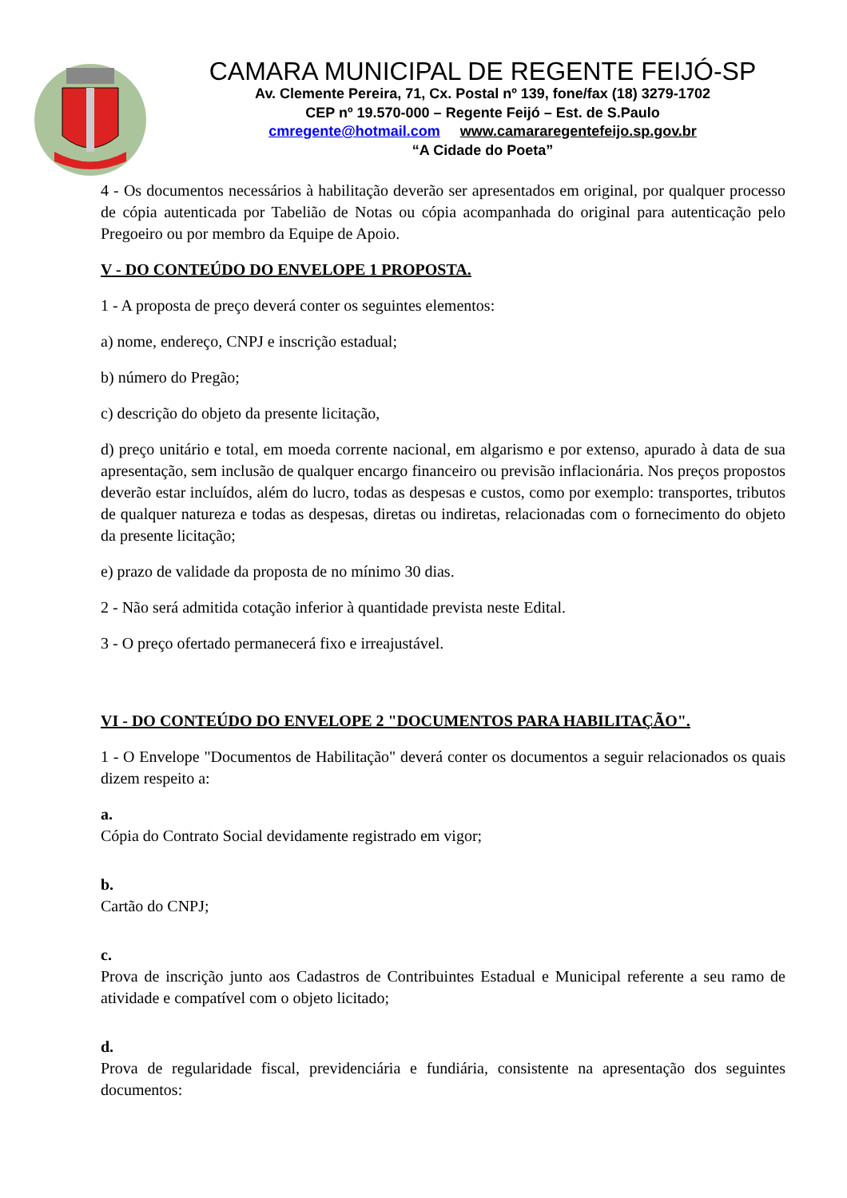CAMARA MUNICIPAL DE REGENTE FEIJÓ-SP
Av. Clemente Pereira, 71, Cx. Postal nº 139, fone/fax (18) 3279-1702
CEP nº 19.570-000 – Regente Feijó – Est. de S.Paulo
cmregente@hotmail.com www.camararegentefeijo.sp.gov.br
“A Cidade do Poeta”
4 - Os documentos necessários à habilitação deverão ser apresentados em original, por qualquer processo de cópia autenticada por Tabelião de Notas ou cópia acompanhada do original para autenticação pelo Pregoeiro ou por membro da Equipe de Apoio.
V - DO CONTEÚDO DO ENVELOPE 1 PROPOSTA.
1 - A proposta de preço deverá conter os seguintes elementos:
a) nome, endereço, CNPJ e inscrição estadual;
b) número do Pregão;
c) descrição do objeto da presente licitação,
d) preço unitário e total, em moeda corrente nacional, em algarismo e por extenso, apurado à data de sua apresentação, sem inclusão de qualquer encargo financeiro ou previsão inflacionária. Nos preços propostos deverão estar incluídos, além do lucro, todas as despesas e custos, como por exemplo: transportes, tributos de qualquer natureza e todas as despesas, diretas ou indiretas, relacionadas com o fornecimento do objeto da presente licitação;
e) prazo de validade da proposta de no mínimo 30 dias.
2 - Não será admitida cotação inferior à quantidade prevista neste Edital.
3 - O preço ofertado permanecerá fixo e irreajustável.
VI - DO CONTEÚDO DO ENVELOPE 2 "DOCUMENTOS PARA HABILITAÇÃO".
1 - O Envelope "Documentos de Habilitação" deverá conter os documentos a seguir relacionados os quais dizem respeito a:
a.
Cópia do Contrato Social devidamente registrado em vigor;
b.
Cartão do CNPJ;
c.
Prova de inscrição junto aos Cadastros de Contribuintes Estadual e Municipal referente a seu ramo de atividade e compatível com o objeto licitado;
d.
Prova de regularidade fiscal, previdenciária e fundiária, consistente na apresentação dos seguintes documentos: